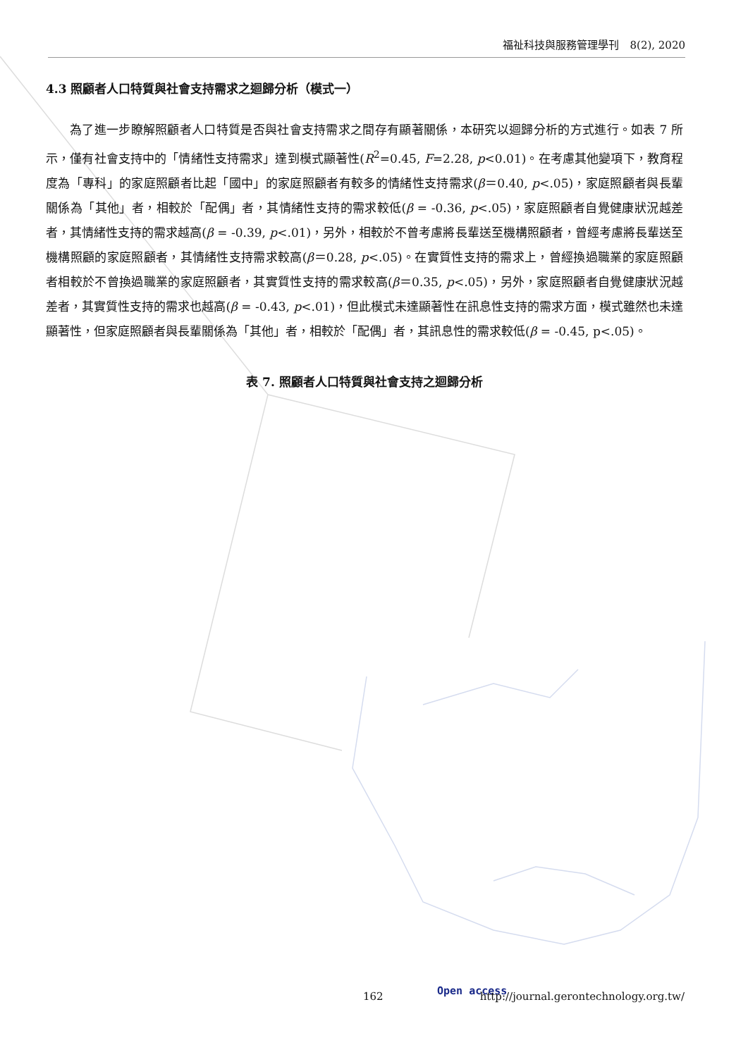福祉科技與服務管理學刊　8(2), 2020
4.3 照顧者人口特質與社會支持需求之迴歸分析（模式一）
為了進一步瞭解照顧者人口特質是否與社會支持需求之間存有顯著關係，本研究以迴歸分析的方式進行。如表 7 所示，僅有社會支持中的「情緒性支持需求」達到模式顯著性(R<sup>2</sup>=0.45, F=2.28, p<0.01)。在考慮其他變項下，教育程度為「專科」的家庭照顧者比起「國中」的家庭照顧者有較多的情緒性支持需求(β＝0.40, p<.05)，家庭照顧者與長輩關係為「其他」者，相較於「配偶」者，其情緒性支持的需求較低(β = -0.36, p<.05)，家庭照顧者自覺健康狀況越差者，其情緒性支持的需求越高(β = -0.39, p<.01)，另外，相較於不曾考慮將長輩送至機構照顧者，曾經考慮將長輩送至機構照顧的家庭照顧者，其情緒性支持需求較高(β＝0.28, p<.05)。在實質性支持的需求上，曾經換過職業的家庭照顧者相較於不曾換過職業的家庭照顧者，其實質性支持的需求較高(β＝0.35, p<.05)，另外，家庭照顧者自覺健康狀況越差者，其實質性支持的需求也越高(β = -0.43, p<.01)，但此模式未達顯著性在訊息性支持的需求方面，模式雖然也未達顯著性，但家庭照顧者與長輩關係為「其他」者，相較於「配偶」者，其訊息性的需求較低(β = -0.45, p<.05)。
表 7. 照顧者人口特質與社會支持之迴歸分析
162 Open access http://journal.gerontechnology.org.tw/